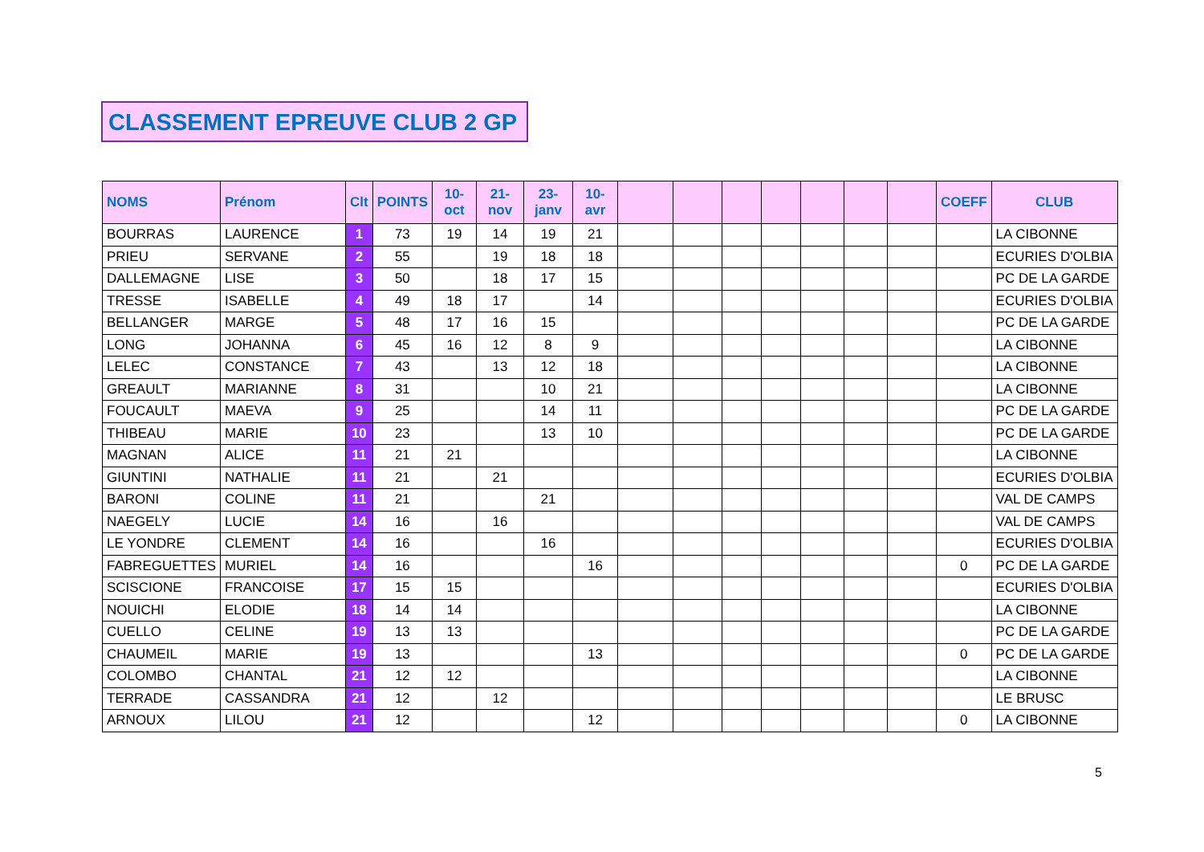CLASSEMENT EPREUVE CLUB 2 GP
| NOMS | Prénom | Clt | POINTS | 10- oct | 21- nov | 23- janv | 10- avr | | | | | | | | COEFF | CLUB |
| --- | --- | --- | --- | --- | --- | --- | --- | --- | --- | --- | --- | --- | --- | --- | --- | --- |
| BOURRAS | LAURENCE | 1 | 73 | 19 | 14 | 19 | 21 | | | | | | | | | LA CIBONNE |
| PRIEU | SERVANE | 2 | 55 | | 19 | 18 | 18 | | | | | | | | | ECURIES D'OLBIA |
| DALLEMAGNE | LISE | 3 | 50 | | 18 | 17 | 15 | | | | | | | | | PC DE LA GARDE |
| TRESSE | ISABELLE | 4 | 49 | 18 | 17 | | 14 | | | | | | | | | ECURIES D'OLBIA |
| BELLANGER | MARGE | 5 | 48 | 17 | 16 | 15 | | | | | | | | | | PC DE LA GARDE |
| LONG | JOHANNA | 6 | 45 | 16 | 12 | 8 | 9 | | | | | | | | | LA CIBONNE |
| LELEC | CONSTANCE | 7 | 43 | | 13 | 12 | 18 | | | | | | | | | LA CIBONNE |
| GREAULT | MARIANNE | 8 | 31 | | | 10 | 21 | | | | | | | | | LA CIBONNE |
| FOUCAULT | MAEVA | 9 | 25 | | | 14 | 11 | | | | | | | | | PC DE LA GARDE |
| THIBEAU | MARIE | 10 | 23 | | | 13 | 10 | | | | | | | | | PC DE LA GARDE |
| MAGNAN | ALICE | 11 | 21 | 21 | | | | | | | | | | | | LA CIBONNE |
| GIUNTINI | NATHALIE | 11 | 21 | | 21 | | | | | | | | | | | ECURIES D'OLBIA |
| BARONI | COLINE | 11 | 21 | | | 21 | | | | | | | | | | VAL DE CAMPS |
| NAEGELY | LUCIE | 14 | 16 | | 16 | | | | | | | | | | | VAL DE CAMPS |
| LE YONDRE | CLEMENT | 14 | 16 | | | 16 | | | | | | | | | | ECURIES D'OLBIA |
| FABREGUETTES | MURIEL | 14 | 16 | | | | 16 | | | | | | | | 0 | PC DE LA GARDE |
| SCISCIONE | FRANCOISE | 17 | 15 | 15 | | | | | | | | | | | | ECURIES D'OLBIA |
| NOUICHI | ELODIE | 18 | 14 | 14 | | | | | | | | | | | | LA CIBONNE |
| CUELLO | CELINE | 19 | 13 | 13 | | | | | | | | | | | | PC DE LA GARDE |
| CHAUMEIL | MARIE | 19 | 13 | | | | 13 | | | | | | | | 0 | PC DE LA GARDE |
| COLOMBO | CHANTAL | 21 | 12 | 12 | | | | | | | | | | | | LA CIBONNE |
| TERRADE | CASSANDRA | 21 | 12 | | 12 | | | | | | | | | | | LE BRUSC |
| ARNOUX | LILOU | 21 | 12 | | | | 12 | | | | | | | | 0 | LA CIBONNE |
5